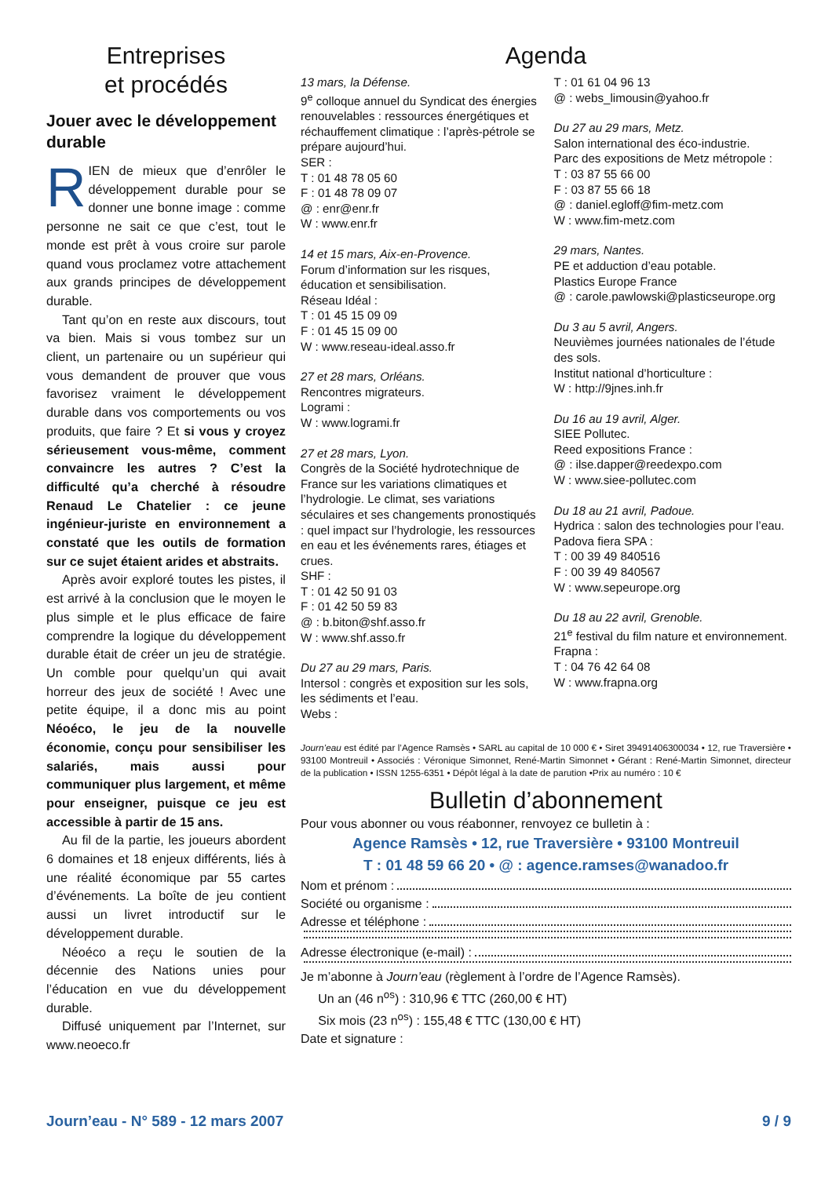Entreprises
et procédés
Jouer avec le développement durable
RIEN de mieux que d’enrôler le développement durable pour se donner une bonne image : comme personne ne sait ce que c’est, tout le monde est prêt à vous croire sur parole quand vous proclamez votre attachement aux grands principes de développement durable.
Tant qu’on en reste aux discours, tout va bien. Mais si vous tombez sur un client, un partenaire ou un supérieur qui vous demandent de prouver que vous favorisez vraiment le développement durable dans vos comportements ou vos produits, que faire ? Et si vous y croyez sérieusement vous-même, comment convaincre les autres ? C’est la difficulté qu’a cherché à résoudre Renaud Le Chatelier : ce jeune ingénieur-juriste en environnement a constaté que les outils de formation sur ce sujet étaient arides et abstraits.
Après avoir exploré toutes les pistes, il est arrivé à la conclusion que le moyen le plus simple et le plus efficace de faire comprendre la logique du développement durable était de créer un jeu de stratégie. Un comble pour quelqu’un qui avait horreur des jeux de société ! Avec une petite équipe, il a donc mis au point Néoéco, le jeu de la nouvelle économie, conçu pour sensibiliser les salariés, mais aussi pour communiquer plus largement, et même pour enseigner, puisque ce jeu est accessible à partir de 15 ans.
Au fil de la partie, les joueurs abordent 6 domaines et 18 enjeux différents, liés à une réalité économique par 55 cartes d’événements. La boîte de jeu contient aussi un livret introductif sur le développement durable.
Néoéco a reçu le soutien de la décennie des Nations unies pour l’éducation en vue du développement durable.
Diffusé uniquement par l’Internet, sur www.neoeco.fr
Agenda
13 mars, la Défense.
9<sup>e</sup> colloque annuel du Syndicat des énergies renouvelables : ressources énergétiques et réchauffement climatique : l’après-pétrole se prépare aujourd’hui.
SER :
T : 01 48 78 05 60
F : 01 48 78 09 07
@ : enr@enr.fr
W : www.enr.fr
14 et 15 mars, Aix-en-Provence.
Forum d’information sur les risques, éducation et sensibilisation.
Réseau Idéal :
T : 01 45 15 09 09
F : 01 45 15 09 00
W : www.reseau-ideal.asso.fr
27 et 28 mars, Orléans.
Rencontres migrateurs.
Logrami :
W : www.logrami.fr
27 et 28 mars, Lyon.
Congrès de la Société hydrotechnique de France sur les variations climatiques et l’hydrologie. Le climat, ses variations séculaires et ses changements pronostiqués : quel impact sur l’hydrologie, les ressources en eau et les événements rares, étiages et crues.
SHF :
T : 01 42 50 91 03
F : 01 42 50 59 83
@ : b.biton@shf.asso.fr
W : www.shf.asso.fr
Du 27 au 29 mars, Paris.
Intersol : congrès et exposition sur les sols, les sédiments et l’eau.
Webs :
T : 01 61 04 96 13
@ : webs_limousin@yahoo.fr
Du 27 au 29 mars, Metz.
Salon international des éco-industrie.
Parc des expositions de Metz métropole :
T : 03 87 55 66 00
F : 03 87 55 66 18
@ : daniel.egloff@fim-metz.com
W : www.fim-metz.com
29 mars, Nantes.
PE et adduction d’eau potable.
Plastics Europe France
@ : carole.pawlowski@plasticseurope.org
Du 3 au 5 avril, Angers.
Neuvièmes journées nationales de l’étude des sols.
Institut national d’horticulture :
W : http://9jnes.inh.fr
Du 16 au 19 avril, Alger.
SIEE Pollutec.
Reed expositions France :
@ : ilse.dapper@reedexpo.com
W : www.siee-pollutec.com
Du 18 au 21 avril, Padoue.
Hydrica : salon des technologies pour l’eau.
Padova fiera SPA :
T : 00 39 49 840516
F : 00 39 49 840567
W : www.sepeurope.org
Du 18 au 22 avril, Grenoble.
21<sup>e</sup> festival du film nature et environnement.
Frapna :
T : 04 76 42 64 08
W : www.frapna.org
Journ’eau est édité par l’Agence Ramsès • SARL au capital de 10 000 € • Siret 39491406300034 • 12, rue Traversière • 93100 Montreuil • Associés : Véronique Simonnet, René-Martin Simonnet • Gérant : René-Martin Simonnet, directeur de la publication • ISSN 1255-6351 • Dépôt légal à la date de parution •Prix au numéro : 10 €
Bulletin d’abonnement
Pour vous abonner ou vous réabonner, renvoyez ce bulletin à :
Agence Ramsès • 12, rue Traversière • 93100 Montreuil
T : 01 48 59 66 20 • @ : agence.ramses@wanadoo.fr
Nom et prénom :
Société ou organisme :
Adresse et téléphone :
Adresse électronique (e-mail) :
Je m’abonne à Journ’eau (règlement à l’ordre de l’Agence Ramsès).
Un an (46 n<sup>os</sup>) : 310,96 € TTC (260,00 € HT)
Six mois (23 n<sup>os</sup>) : 155,48 € TTC (130,00 € HT)
Date et signature :
Journ’eau - N° 589 - 12 mars 2007 9 / 9